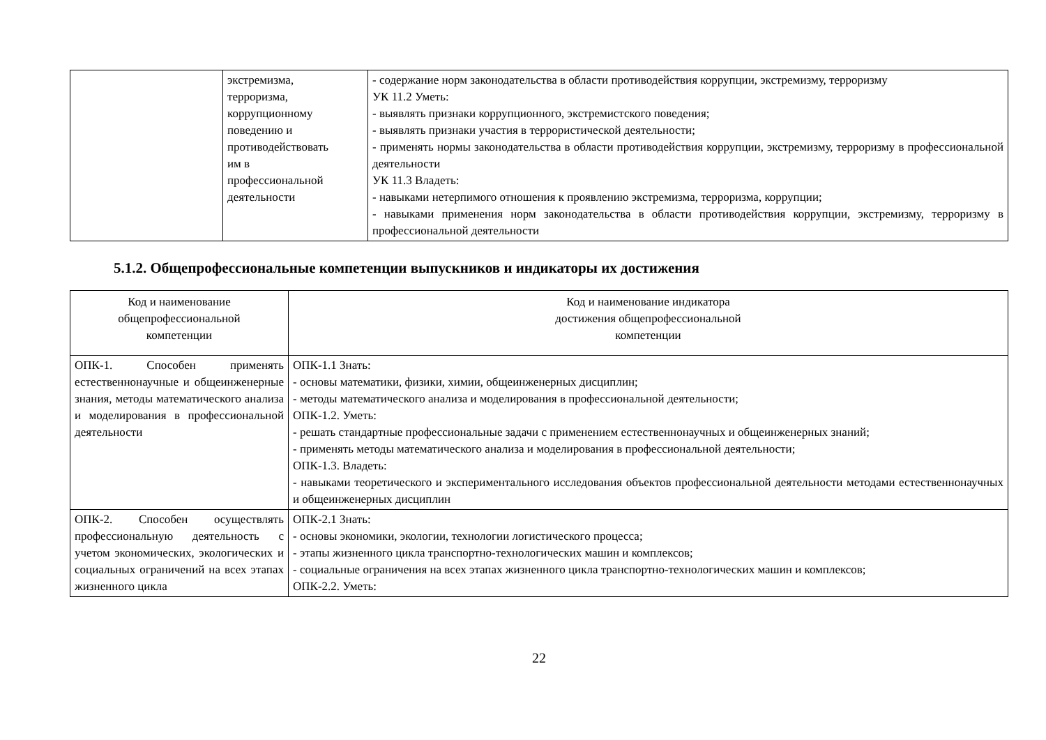| | экстремизма, терроризма, коррупционному поведению и противодействовать им в профессиональной деятельности | - содержание норм законодательства в области противодействия коррупции, экстремизму, терроризму УК 11.2 Уметь: - выявлять признаки коррупционного, экстремистского поведения; - выявлять признаки участия в террористической деятельности; - применять нормы законодательства в области противодействия коррупции, экстремизму, терроризму в профессиональной деятельности УК 11.3 Владеть: - навыками нетерпимого отношения к проявлению экстремизма, терроризма, коррупции; - навыками применения норм законодательства в области противодействия коррупции, экстремизму, терроризму в профессиональной деятельности |
5.1.2. Общепрофессиональные компетенции выпускников и индикаторы их достижения
| Код и наименование общепрофессиональной компетенции | Код и наименование индикатора достижения общепрофессиональной компетенции |
| --- | --- |
| ОПК-1. Способен применять естественнонаучные и общеинженерные знания, методы математического анализа и моделирования в профессиональной деятельности | ОПК-1.1 Знать: - основы математики, физики, химии, общеинженерных дисциплин; - методы математического анализа и моделирования в профессиональной деятельности; ОПК-1.2. Уметь: - решать стандартные профессиональные задачи с применением естественнонаучных и общеинженерных знаний; - применять методы математического анализа и моделирования в профессиональной деятельности; ОПК-1.3. Владеть: - навыками теоретического и экспериментального исследования объектов профессиональной деятельности методами естественнонаучных и общеинженерных дисциплин |
| ОПК-2. Способен осуществлять профессиональную деятельность с учетом экономических, экологических и социальных ограничений на всех этапах жизненного цикла | ОПК-2.1 Знать: - основы экономики, экологии, технологии логистического процесса; - этапы жизненного цикла транспортно-технологических машин и комплексов; - социальные ограничения на всех этапах жизненного цикла транспортно-технологических машин и комплексов; ОПК-2.2. Уметь: |
22